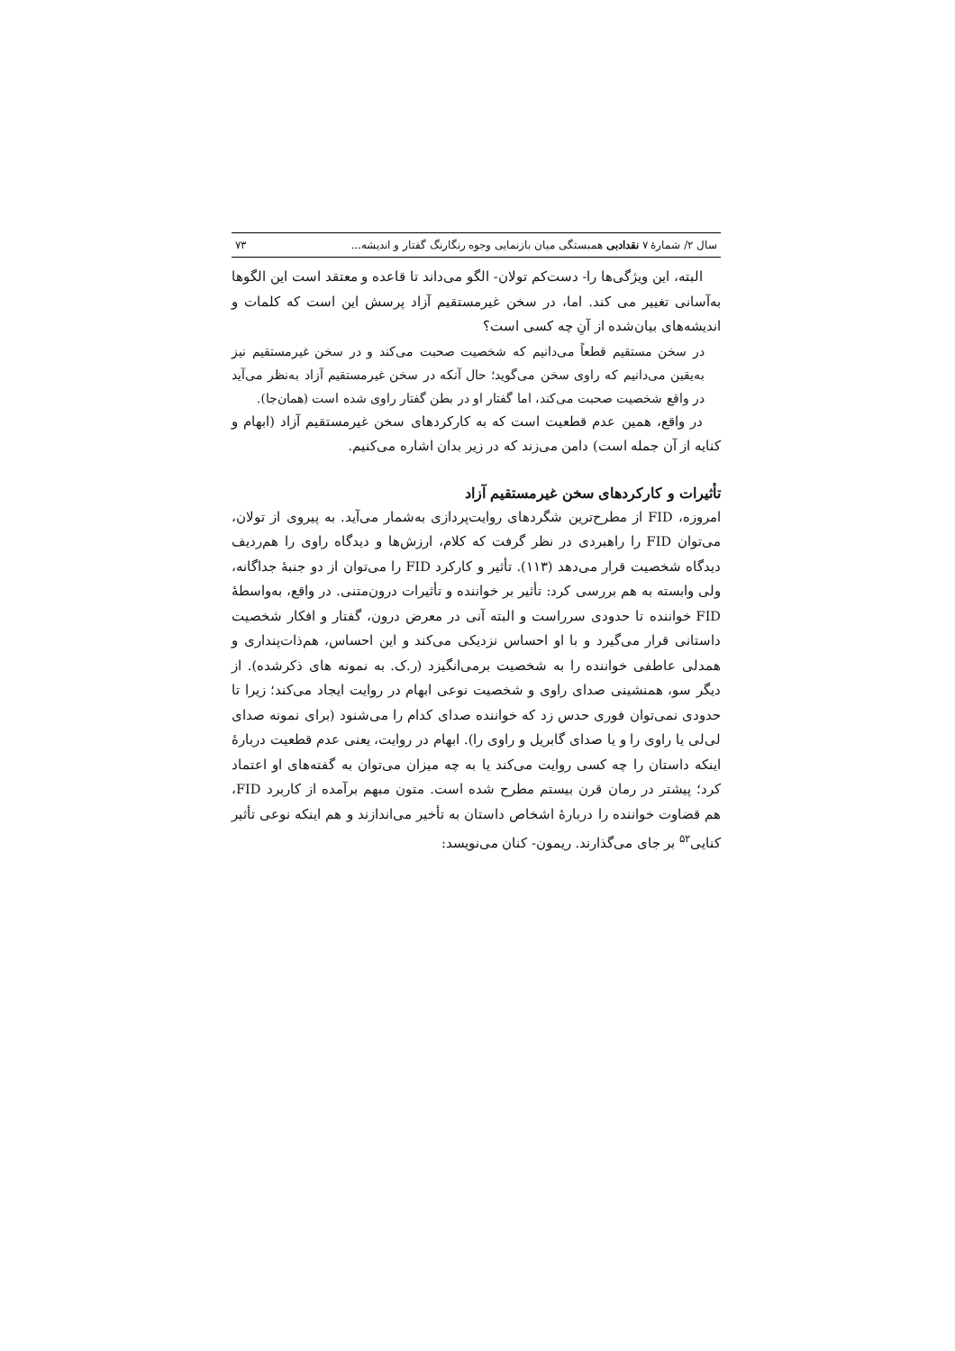سال ۲/ شمارهٔ ۷ نقدادبی همبستگی میان بازنمایی وجوه رنگارنگ گفتار و اندیشه... ۷۳
البته، این ویژگی‌ها را- دست‌کم تولان- الگو می‌داند تا قاعده و معتقد است این الگوها به‌آسانی تغییر می کند. اما، در سخن غیرمستقیم آزاد پرسش این است که کلمات و اندیشه‌های بیان‌شده از آنِ چه کسی است؟
در سخن مستقیم قطعاً می‌دانیم که شخصیت صحبت می‌کند و در سخن غیرمستقیم نیز به‌یقین می‌دانیم که راوی سخن می‌گوید؛ حال آنکه در سخن غیرمستقیم آزاد به‌نظر می‌آید در واقع شخصیت صحبت می‌کند، اما گفتار او در بطن گفتار راوی شده است (همان‌جا).
در واقع، همین عدم قطعیت است که به کارکردهای سخن غیرمستقیم آزاد (ابهام و کنایه از آن جمله است) دامن می‌زند که در زیر بدان اشاره می‌کنیم.
تأثیرات و کارکردهای سخن غیرمستقیم آزاد
امروزه، FID از مطرح‌ترین شگردهای روایت‌پردازی به‌شمار می‌آید. به پیروی از تولان، می‌توان FID را راهبردی در نظر گرفت که کلام، ارزش‌ها و دیدگاه راوی را هم‌ردیف دیدگاه شخصیت قرار می‌دهد (۱۱۳). تأثیر و کارکرد FID را می‌توان از دو جنبهٔ جداگانه، ولی وابسته به هم بررسی کرد: تأثیر بر خواننده و تأثیرات درون‌متنی. در واقع، به‌واسطهٔ FID خواننده تا حدودی سرراست و البته آنی در معرض درون، گفتار و افکار شخصیت داستانی قرار می‌گیرد و با او احساس نزدیکی می‌کند و این احساس، هم‌ذات‌پنداری و همدلی عاطفی خواننده را به شخصیت برمی‌انگیزد (ر.ک. به نمونه های ذکرشده). از دیگر سو، همنشینی صدای راوی و شخصیت نوعی ابهام در روایت ایجاد می‌کند؛ زیرا تا حدودی نمی‌توان فوری حدس زد که خواننده صدای کدام را می‌شنود (برای نمونه صدای لی‌لی یا راوی را و یا صدای گابریل و راوی را). ابهام در روایت، یعنی عدم قطعیت دربارهٔ اینکه داستان را چه کسی روایت می‌کند یا به چه میزان می‌توان به گفته‌های او اعتماد کرد؛ پیشتر در رمان قرن بیستم مطرح شده است. متون مبهم برآمده از کاربرد FID، هم قضاوت خواننده را دربارهٔ اشخاص داستان به تأخیر می‌اندازند و هم اینکه نوعی تأثیر کنایی<sup>۵۲</sup> بر جای می‌گذارند. ریمون- کنان می‌نویسد: